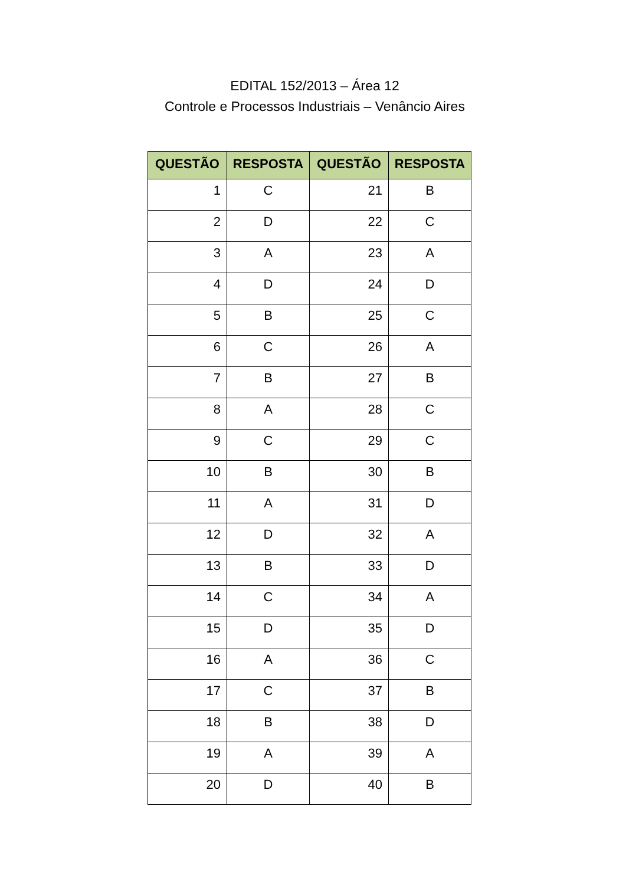EDITAL 152/2013 – Área 12
Controle e Processos Industriais – Venâncio Aires
| QUESTÃO | RESPOSTA | QUESTÃO | RESPOSTA |
| --- | --- | --- | --- |
| 1 | C | 21 | B |
| 2 | D | 22 | C |
| 3 | A | 23 | A |
| 4 | D | 24 | D |
| 5 | B | 25 | C |
| 6 | C | 26 | A |
| 7 | B | 27 | B |
| 8 | A | 28 | C |
| 9 | C | 29 | C |
| 10 | B | 30 | B |
| 11 | A | 31 | D |
| 12 | D | 32 | A |
| 13 | B | 33 | D |
| 14 | C | 34 | A |
| 15 | D | 35 | D |
| 16 | A | 36 | C |
| 17 | C | 37 | B |
| 18 | B | 38 | D |
| 19 | A | 39 | A |
| 20 | D | 40 | B |